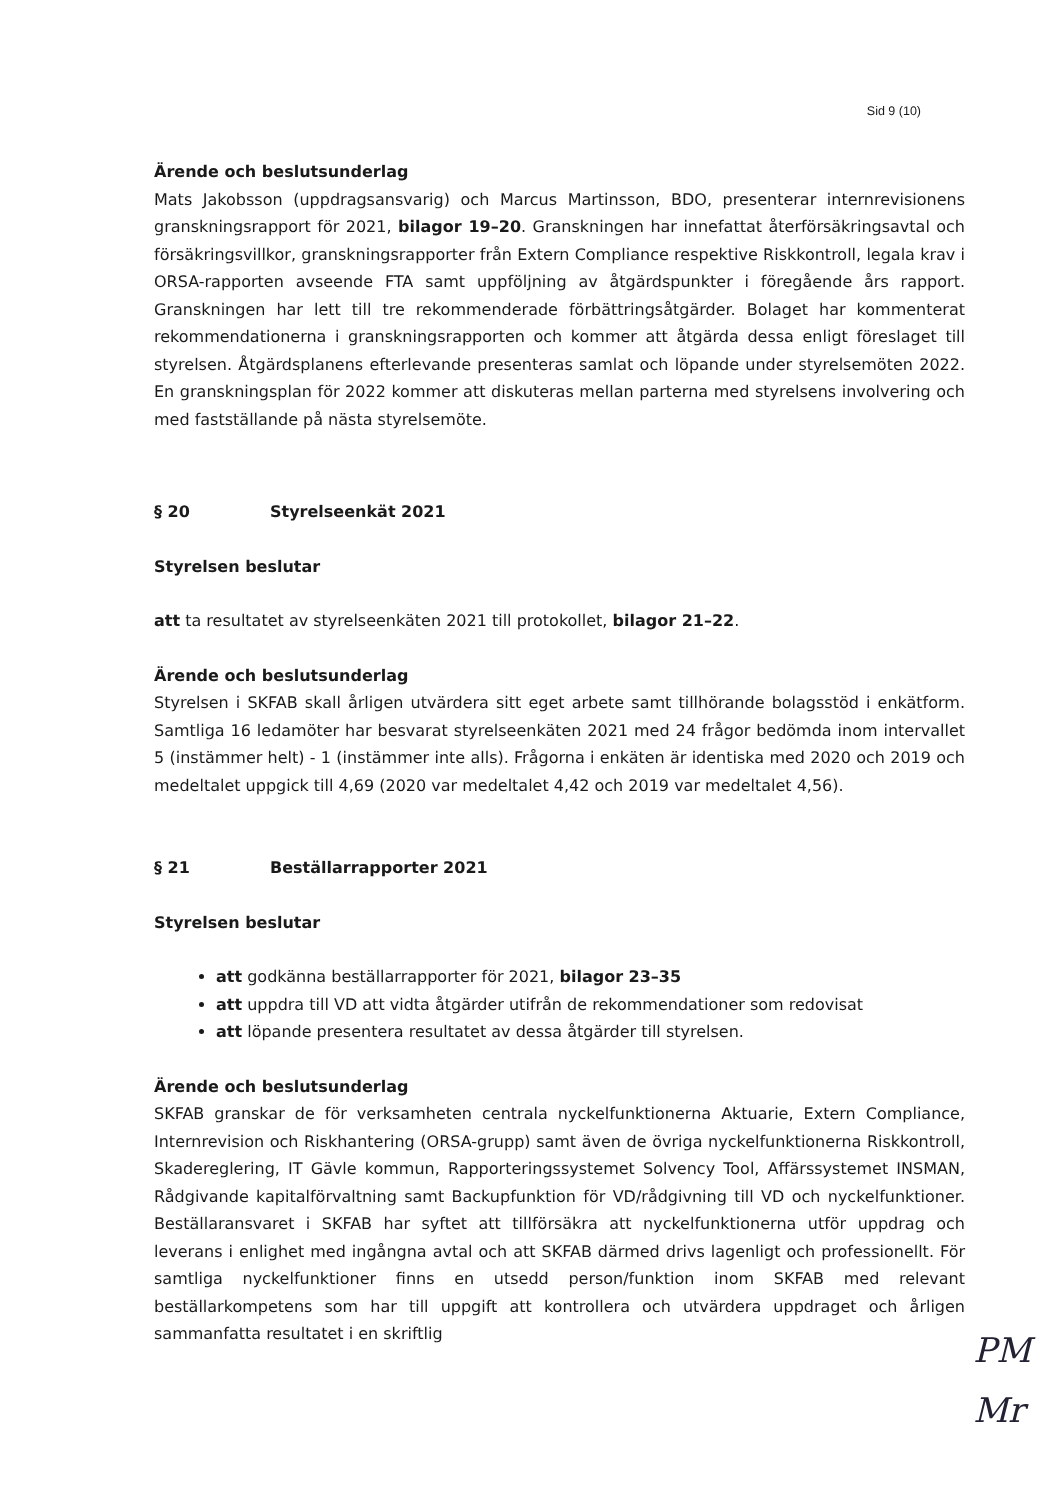Sid 9 (10)
Ärende och beslutsunderlag
Mats Jakobsson (uppdragsansvarig) och Marcus Martinsson, BDO, presenterar internrevisionens granskningsrapport för 2021, bilagor 19–20. Granskningen har innefattat återförsäkringsavtal och försäkringsvillkor, granskningsrapporter från Extern Compliance respektive Riskkontroll, legala krav i ORSA-rapporten avseende FTA samt uppföljning av åtgärdspunkter i föregående års rapport. Granskningen har lett till tre rekommenderade förbättringsåtgärder. Bolaget har kommenterat rekommendationerna i granskningsrapporten och kommer att åtgärda dessa enligt föreslaget till styrelsen. Åtgärdsplanens efterlevande presenteras samlat och löpande under styrelsemöten 2022. En granskningsplan för 2022 kommer att diskuteras mellan parterna med styrelsens involvering och med fastställande på nästa styrelsemöte.
§ 20 Styrelseenkät 2021
Styrelsen beslutar
att ta resultatet av styrelseenkäten 2021 till protokollet, bilagor 21–22.
Ärende och beslutsunderlag
Styrelsen i SKFAB skall årligen utvärdera sitt eget arbete samt tillhörande bolagsstöd i enkätform. Samtliga 16 ledamöter har besvarat styrelseenkäten 2021 med 24 frågor bedömda inom intervallet 5 (instämmer helt) - 1 (instämmer inte alls). Frågorna i enkäten är identiska med 2020 och 2019 och medeltalet uppgick till 4,69 (2020 var medeltalet 4,42 och 2019 var medeltalet 4,56).
§ 21 Beställarrapporter 2021
Styrelsen beslutar
att godkänna beställarrapporter för 2021, bilagor 23–35
att uppdra till VD att vidta åtgärder utifrån de rekommendationer som redovisat
att löpande presentera resultatet av dessa åtgärder till styrelsen.
Ärende och beslutsunderlag
SKFAB granskar de för verksamheten centrala nyckelfunktionerna Aktuarie, Extern Compliance, Internrevision och Riskhantering (ORSA-grupp) samt även de övriga nyckelfunktionerna Riskkontroll, Skadereglering, IT Gävle kommun, Rapporteringssystemet Solvency Tool, Affärssystemet INSMAN, Rådgivande kapitalförvaltning samt Backupfunktion för VD/rådgivning till VD och nyckelfunktioner. Beställaransvaret i SKFAB har syftet att tillförsäkra att nyckelfunktionerna utför uppdrag och leverans i enlighet med ingångna avtal och att SKFAB därmed drivs lagenligt och professionellt. För samtliga nyckelfunktioner finns en utsedd person/funktion inom SKFAB med relevant beställarkompetens som har till uppgift att kontrollera och utvärdera uppdraget och årligen sammanfatta resultatet i en skriftlig
PM
Mr